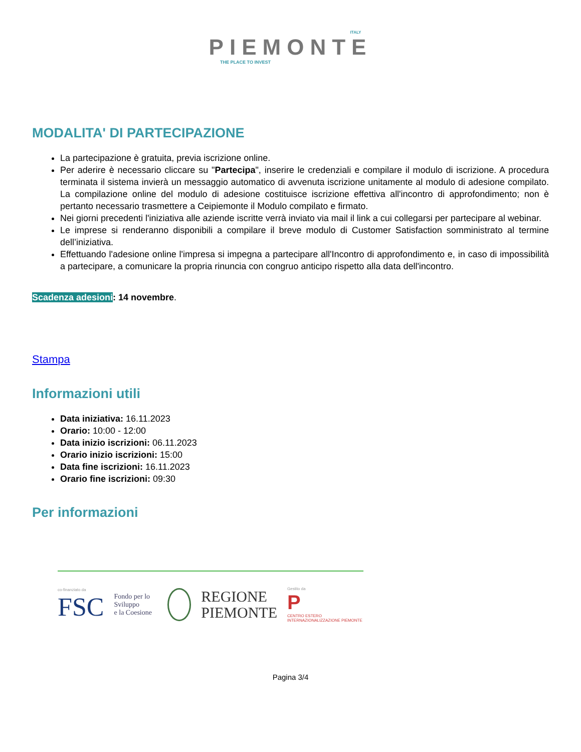ITALY
PIEMONTE
THE PLACE TO INVEST
MODALITA' DI PARTECIPAZIONE
La partecipazione è gratuita, previa iscrizione online.
Per aderire è necessario cliccare su "Partecipa", inserire le credenziali e compilare il modulo di iscrizione. A procedura terminata il sistema invierà un messaggio automatico di avvenuta iscrizione unitamente al modulo di adesione compilato. La compilazione online del modulo di adesione costituisce iscrizione effettiva all'incontro di approfondimento; non è pertanto necessario trasmettere a Ceipiemonte il Modulo compilato e firmato.
Nei giorni precedenti l'iniziativa alle aziende iscritte verrà inviato via mail il link a cui collegarsi per partecipare al webinar.
Le imprese si renderanno disponibili a compilare il breve modulo di Customer Satisfaction somministrato al termine dell’iniziativa.
Effettuando l'adesione online l'impresa si impegna a partecipare all'Incontro di approfondimento e, in caso di impossibilità a partecipare, a comunicare la propria rinuncia con congruo anticipo rispetto alla data dell'incontro.
Scadenza adesioni: 14 novembre.
Stampa
Informazioni utili
Data iniziativa: 16.11.2023
Orario: 10:00 - 12:00
Data inizio iscrizioni: 06.11.2023
Orario inizio iscrizioni: 15:00
Data fine iscrizioni: 16.11.2023
Orario fine iscrizioni: 09:30
Per informazioni
co-finanziato da
FSC
Fondo per lo Sviluppo
e la Coesione
REGIONE
PIEMONTE
Gestito da
P
CENTRO ESTERO INTERNAZIONALIZZAZIONE PIEMONTE
Pagina 3/4